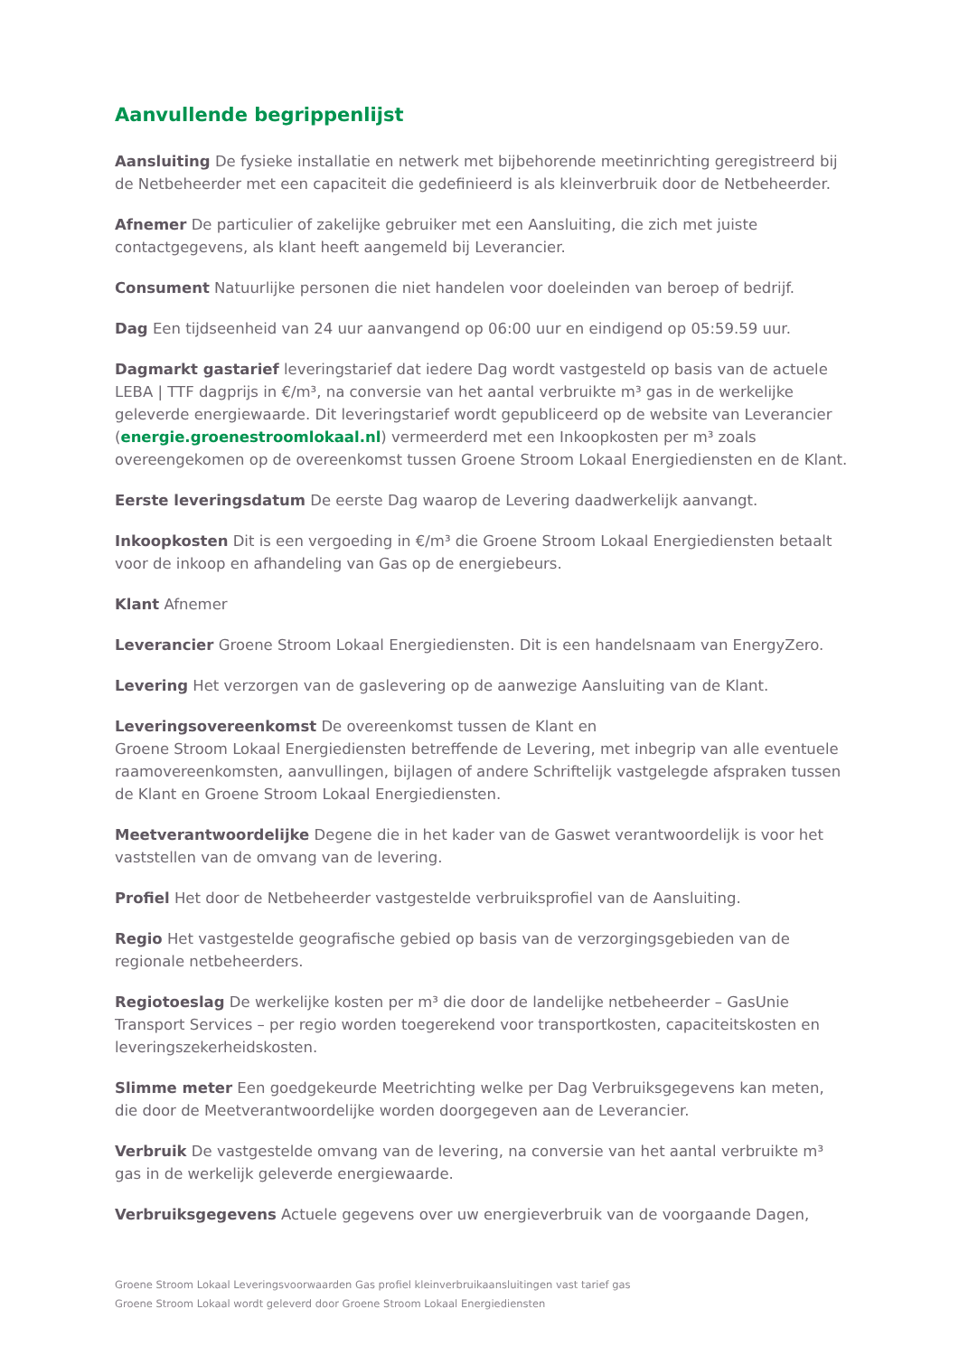Aanvullende begrippenlijst
Aansluiting De fysieke installatie en netwerk met bijbehorende meetinrichting geregistreerd bij de Netbeheerder met een capaciteit die gedefinieerd is als kleinverbruik door de Netbeheerder.
Afnemer De particulier of zakelijke gebruiker met een Aansluiting, die zich met juiste contactgegevens, als klant heeft aangemeld bij Leverancier.
Consument Natuurlijke personen die niet handelen voor doeleinden van beroep of bedrijf.
Dag Een tijdseenheid van 24 uur aanvangend op 06:00 uur en eindigend op 05:59.59 uur.
Dagmarkt gastarief leveringstarief dat iedere Dag wordt vastgesteld op basis van de actuele LEBA | TTF dagprijs in €/m³, na conversie van het aantal verbruikte m³ gas in de werkelijke geleverde energiewaarde. Dit leveringstarief wordt gepubliceerd op de website van Leverancier (energie.groenestroomlokaal.nl) vermeerderd met een Inkoopkosten per m³ zoals overeengekomen op de overeenkomst tussen Groene Stroom Lokaal Energiediensten en de Klant.
Eerste leveringsdatum De eerste Dag waarop de Levering daadwerkelijk aanvangt.
Inkoopkosten Dit is een vergoeding in €/m³ die Groene Stroom Lokaal Energiediensten betaalt voor de inkoop en afhandeling van Gas op de energiebeurs.
Klant Afnemer
Leverancier Groene Stroom Lokaal Energiediensten. Dit is een handelsnaam van EnergyZero.
Levering Het verzorgen van de gaslevering op de aanwezige Aansluiting van de Klant.
Leveringsovereenkomst De overeenkomst tussen de Klant en
Groene Stroom Lokaal Energiediensten betreffende de Levering, met inbegrip van alle eventuele raamovereenkomsten, aanvullingen, bijlagen of andere Schriftelijk vastgelegde afspraken tussen de Klant en Groene Stroom Lokaal Energiediensten.
Meetverantwoordelijke Degene die in het kader van de Gaswet verantwoordelijk is voor het vaststellen van de omvang van de levering.
Profiel Het door de Netbeheerder vastgestelde verbruiksprofiel van de Aansluiting.
Regio Het vastgestelde geografische gebied op basis van de verzorgingsgebieden van de regionale netbeheerders.
Regiotoeslag De werkelijke kosten per m³ die door de landelijke netbeheerder – GasUnie Transport Services – per regio worden toegerekend voor transportkosten, capaciteitskosten en leveringszekerheidskosten.
Slimme meter Een goedgekeurde Meetrichting welke per Dag Verbruiksgegevens kan meten, die door de Meetverantwoordelijke worden doorgegeven aan de Leverancier.
Verbruik De vastgestelde omvang van de levering, na conversie van het aantal verbruikte m³ gas in de werkelijk geleverde energiewaarde.
Verbruiksgegevens Actuele gegevens over uw energieverbruik van de voorgaande Dagen,
Groene Stroom Lokaal Leveringsvoorwaarden Gas profiel kleinverbruikaansluitingen vast tarief gas
Groene Stroom Lokaal wordt geleverd door Groene Stroom Lokaal Energiediensten